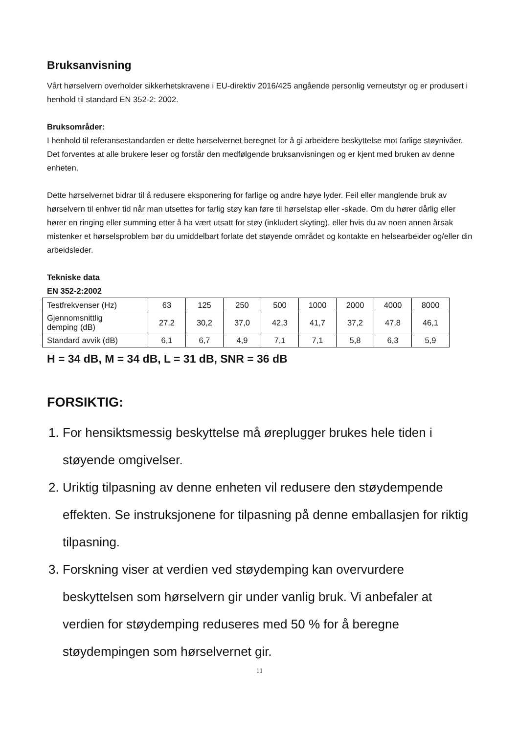Bruksanvisning
Vårt hørselvern overholder sikkerhetskravene i EU-direktiv 2016/425 angående personlig verneutstyr og er produsert i henhold til standard EN 352-2: 2002.
Bruksområder:
I henhold til referansestandarden er dette hørselvernet beregnet for å gi arbeidere beskyttelse mot farlige støynivåer. Det forventes at alle brukere leser og forstår den medfølgende bruksanvisningen og er kjent med bruken av denne enheten.
Dette hørselvernet bidrar til å redusere eksponering for farlige og andre høye lyder. Feil eller manglende bruk av hørselvern til enhver tid når man utsettes for farlig støy kan føre til hørselstap eller -skade. Om du hører dårlig eller hører en ringing eller summing etter å ha vært utsatt for støy (inkludert skyting), eller hvis du av noen annen årsak mistenker et hørselsproblem bør du umiddelbart forlate det støyende området og kontakte en helsearbeider og/eller din arbeidsleder.
Tekniske data
EN 352-2:2002
| Testfrekvenser (Hz) | 63 | 125 | 250 | 500 | 1000 | 2000 | 4000 | 8000 |
| Gjennomsnittlig demping (dB) | 27,2 | 30,2 | 37,0 | 42,3 | 41,7 | 37,2 | 47,8 | 46,1 |
| Standard avvik (dB) | 6,1 | 6,7 | 4,9 | 7,1 | 7,1 | 5,8 | 6,3 | 5,9 |
H = 34 dB, M = 34 dB, L = 31 dB, SNR = 36 dB
FORSIKTIG:
1. For hensiktsmessig beskyttelse må øreplugger brukes hele tiden i støyende omgivelser.
2. Uriktig tilpasning av denne enheten vil redusere den støydempende effekten. Se instruksjonene for tilpasning på denne emballasjen for riktig tilpasning.
3. Forskning viser at verdien ved støydemping kan overvurdere beskyttelsen som hørselvern gir under vanlig bruk. Vi anbefaler at verdien for støydemping reduseres med 50 % for å beregne støydempingen som hørselvernet gir.
11